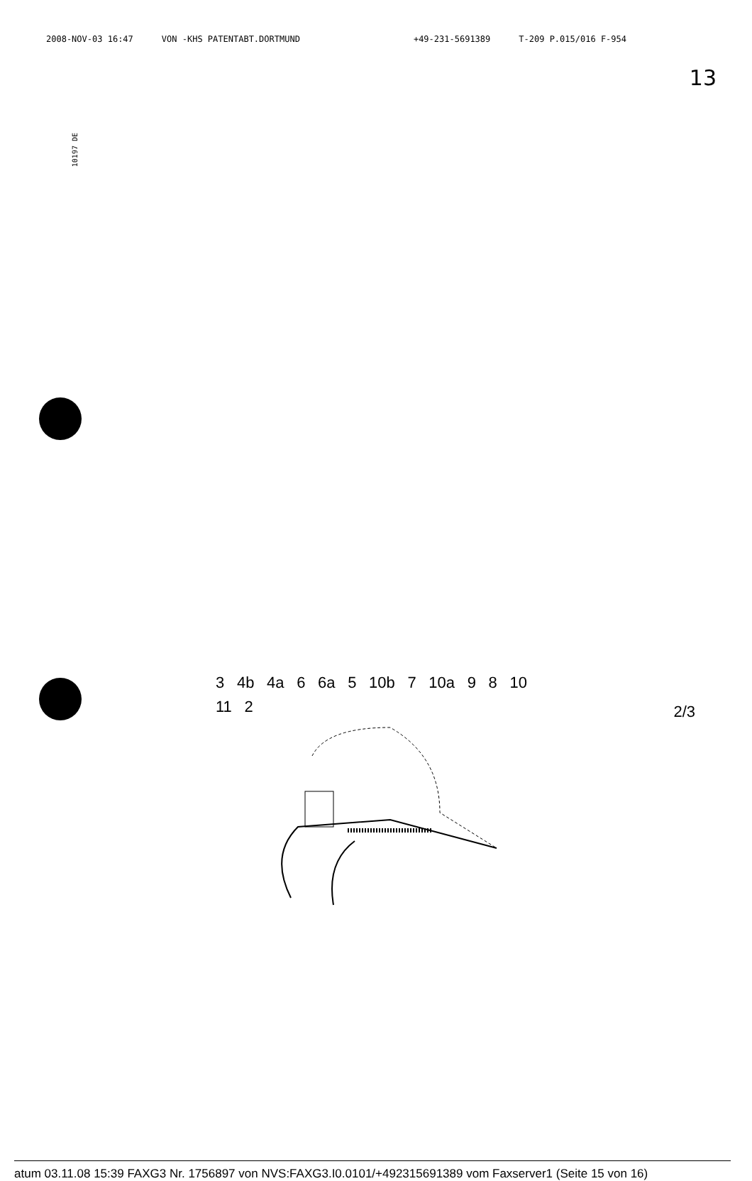2008-NOV-03 16:47 VON -KHS PATENTABT.DORTMUND +49-231-5691389 T-209 P.015/016 F-954
13
10197 DE
3 4b 4a 6 6a 5 10b 7 10a 9 8 10 11 2
2/3
atum 03.11.08 15:39 FAXG3 Nr. 1756897 von NVS:FAXG3.I0.0101/+492315691389 vom Faxserver1 (Seite 15 von 16)